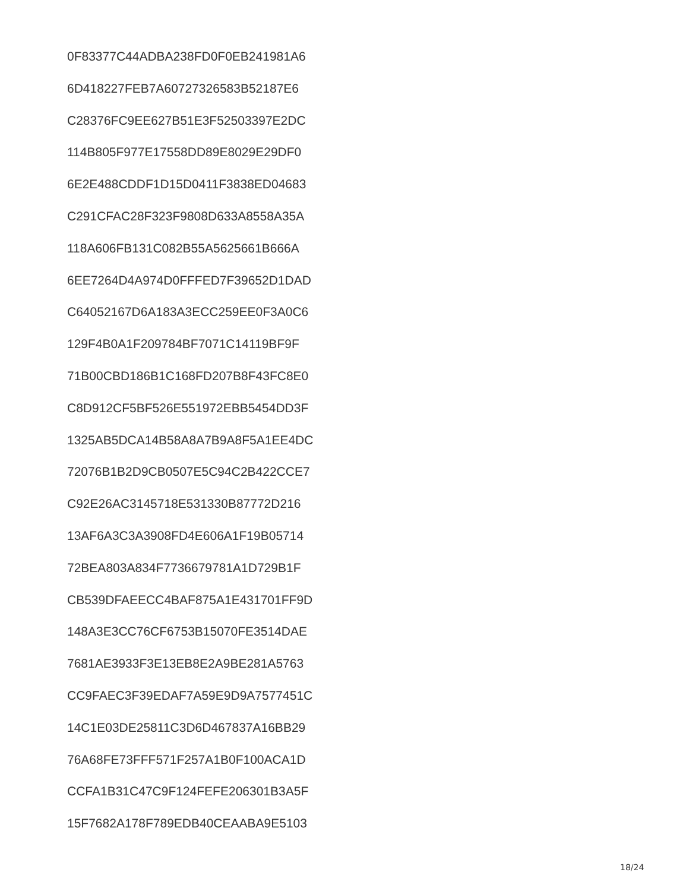0F83377C44ADBA238FD0F0EB241981A6
6D418227FEB7A60727326583B52187E6
C28376FC9EE627B51E3F52503397E2DC
114B805F977E17558DD89E8029E29DF0
6E2E488CDDF1D15D0411F3838ED04683
C291CFAC28F323F9808D633A8558A35A
118A606FB131C082B55A5625661B666A
6EE7264D4A974D0FFFED7F39652D1DAD
C64052167D6A183A3ECC259EE0F3A0C6
129F4B0A1F209784BF7071C14119BF9F
71B00CBD186B1C168FD207B8F43FC8E0
C8D912CF5BF526E551972EBB5454DD3F
1325AB5DCA14B58A8A7B9A8F5A1EE4DC
72076B1B2D9CB0507E5C94C2B422CCE7
C92E26AC3145718E531330B87772D216
13AF6A3C3A3908FD4E606A1F19B05714
72BEA803A834F7736679781A1D729B1F
CB539DFAEECC4BAF875A1E431701FF9D
148A3E3CC76CF6753B15070FE3514DAE
7681AE3933F3E13EB8E2A9BE281A5763
CC9FAEC3F39EDAF7A59E9D9A7577451C
14C1E03DE25811C3D6D467837A16BB29
76A68FE73FFF571F257A1B0F100ACA1D
CCFA1B31C47C9F124FEFE206301B3A5F
15F7682A178F789EDB40CEAABA9E5103
18/24